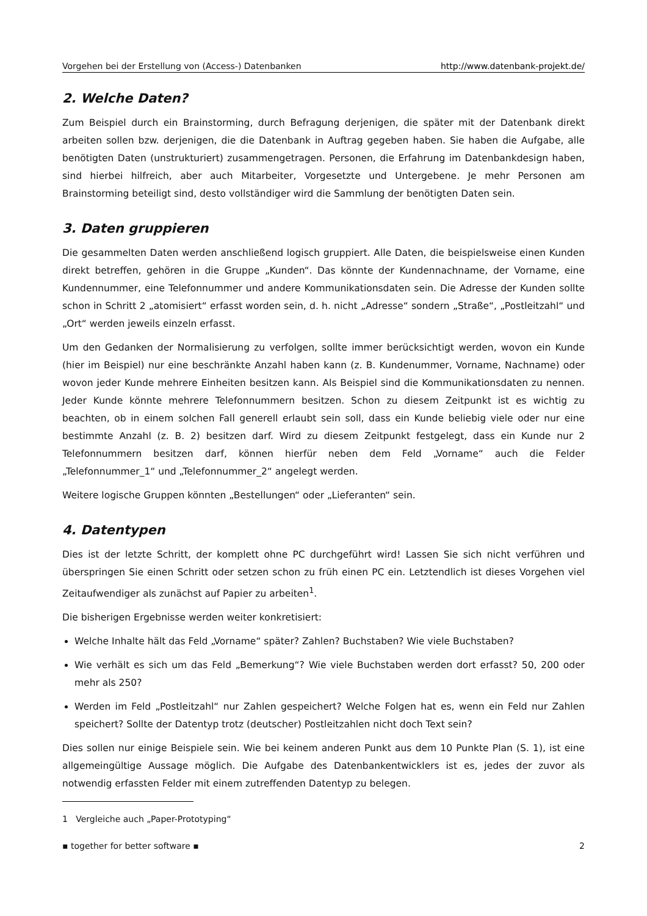Vorgehen bei der Erstellung von (Access-) Datenbanken http://www.datenbank-projekt.de/
2. Welche Daten?
Zum Beispiel durch ein Brainstorming, durch Befragung derjenigen, die später mit der Datenbank direkt arbeiten sollen bzw. derjenigen, die die Datenbank in Auftrag gegeben haben. Sie haben die Aufgabe, alle benötigten Daten (unstrukturiert) zusammengetragen. Personen, die Erfahrung im Datenbankdesign haben, sind hierbei hilfreich, aber auch Mitarbeiter, Vorgesetzte und Untergebene. Je mehr Personen am Brainstorming beteiligt sind, desto vollständiger wird die Sammlung der benötigten Daten sein.
3. Daten gruppieren
Die gesammelten Daten werden anschließend logisch gruppiert. Alle Daten, die beispielsweise einen Kunden direkt betreffen, gehören in die Gruppe „Kunden“. Das könnte der Kundennachname, der Vorname, eine Kundennummer, eine Telefonnummer und andere Kommunikationsdaten sein. Die Adresse der Kunden sollte schon in Schritt 2 „atomisiert“ erfasst worden sein, d. h. nicht „Adresse“ sondern „Straße“, „Postleitzahl“ und „Ort“ werden jeweils einzeln erfasst.
Um den Gedanken der Normalisierung zu verfolgen, sollte immer berücksichtigt werden, wovon ein Kunde (hier im Beispiel) nur eine beschränkte Anzahl haben kann (z. B. Kundenummer, Vorname, Nachname) oder wovon jeder Kunde mehrere Einheiten besitzen kann. Als Beispiel sind die Kommunikationsdaten zu nennen. Jeder Kunde könnte mehrere Telefonnummern besitzen. Schon zu diesem Zeitpunkt ist es wichtig zu beachten, ob in einem solchen Fall generell erlaubt sein soll, dass ein Kunde beliebig viele oder nur eine bestimmte Anzahl (z. B. 2) besitzen darf. Wird zu diesem Zeitpunkt festgelegt, dass ein Kunde nur 2 Telefonnummern besitzen darf, können hierfür neben dem Feld „Vorname“ auch die Felder „Telefonnummer_1“ und „Telefonnummer_2“ angelegt werden.
Weitere logische Gruppen könnten „Bestellungen“ oder „Lieferanten“ sein.
4. Datentypen
Dies ist der letzte Schritt, der komplett ohne PC durchgeführt wird! Lassen Sie sich nicht verführen und überspringen Sie einen Schritt oder setzen schon zu früh einen PC ein. Letztendlich ist dieses Vorgehen viel Zeitaufwendiger als zunächst auf Papier zu arbeiten<sup>1</sup>.
Die bisherigen Ergebnisse werden weiter konkretisiert:
Welche Inhalte hält das Feld „Vorname“ später? Zahlen? Buchstaben? Wie viele Buchstaben?
Wie verhält es sich um das Feld „Bemerkung“? Wie viele Buchstaben werden dort erfasst? 50, 200 oder mehr als 250?
Werden im Feld „Postleitzahl“ nur Zahlen gespeichert? Welche Folgen hat es, wenn ein Feld nur Zahlen speichert? Sollte der Datentyp trotz (deutscher) Postleitzahlen nicht doch Text sein?
Dies sollen nur einige Beispiele sein. Wie bei keinem anderen Punkt aus dem 10 Punkte Plan (S. 1), ist eine allgemeingültige Aussage möglich. Die Aufgabe des Datenbankentwicklers ist es, jedes der zuvor als notwendig erfassten Felder mit einem zutreffenden Datentyp zu belegen.
1 Vergleiche auch „Paper-Prototyping“
▪ together for better software ▪ 2